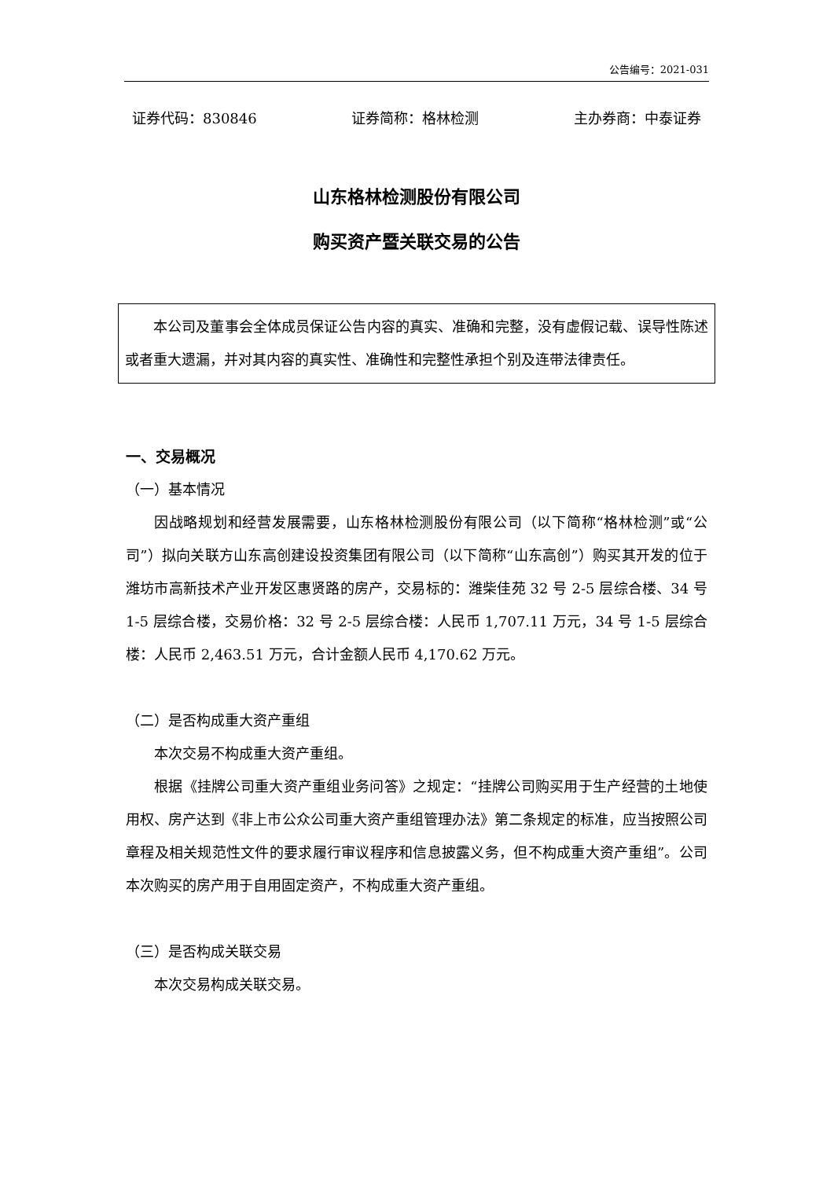公告编号：2021-031
证券代码：830846 证券简称：格林检测 主办券商：中泰证券
山东格林检测股份有限公司
购买资产暨关联交易的公告
本公司及董事会全体成员保证公告内容的真实、准确和完整，没有虚假记载、误导性陈述或者重大遗漏，并对其内容的真实性、准确性和完整性承担个别及连带法律责任。
一、交易概况
（一）基本情况
因战略规划和经营发展需要，山东格林检测股份有限公司（以下简称“格林检测”或“公司”）拟向关联方山东高创建设投资集团有限公司（以下简称“山东高创”）购买其开发的位于潍坊市高新技术产业开发区惠贤路的房产，交易标的：潍柴佳苑 32 号 2-5 层综合楼、34 号 1-5 层综合楼，交易价格：32 号 2-5 层综合楼：人民币 1,707.11 万元，34 号 1-5 层综合楼：人民币 2,463.51 万元，合计金额人民币 4,170.62 万元。
（二）是否构成重大资产重组
本次交易不构成重大资产重组。
根据《挂牌公司重大资产重组业务问答》之规定：“挂牌公司购买用于生产经营的土地使用权、房产达到《非上市公众公司重大资产重组管理办法》第二条规定的标准，应当按照公司章程及相关规范性文件的要求履行审议程序和信息披露义务，但不构成重大资产重组”。公司本次购买的房产用于自用固定资产，不构成重大资产重组。
（三）是否构成关联交易
本次交易构成关联交易。